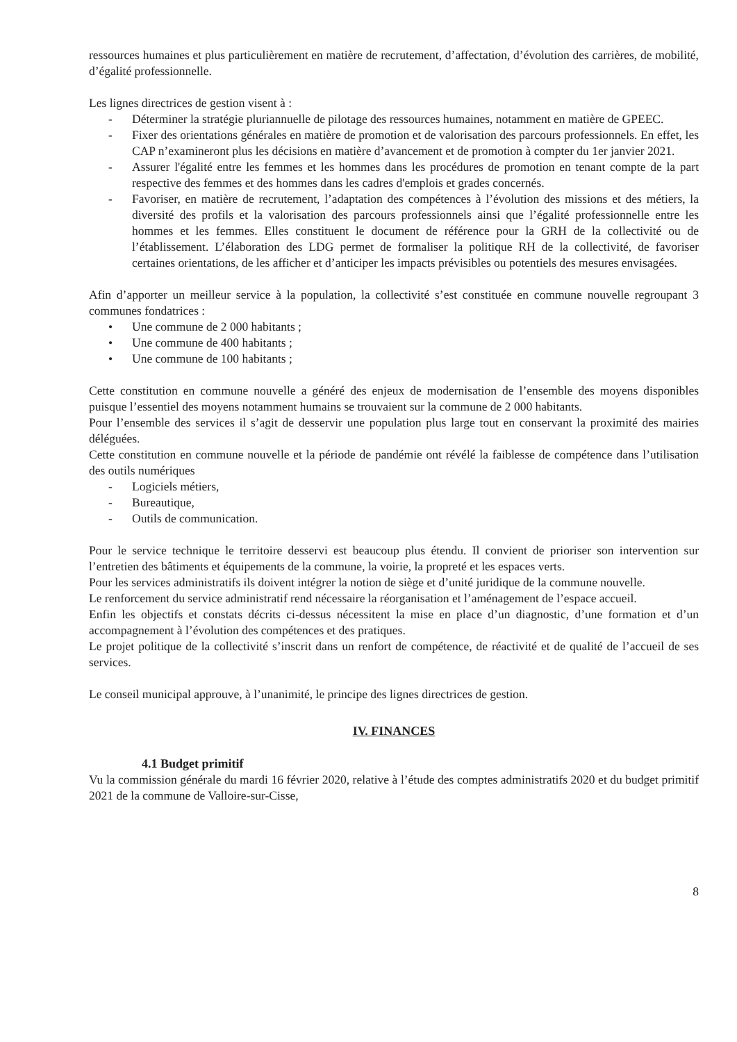ressources humaines et plus particulièrement en matière de recrutement, d’affectation, d’évolution des carrières, de mobilité, d’égalité professionnelle.
Les lignes directrices de gestion visent à :
- Déterminer la stratégie pluriannuelle de pilotage des ressources humaines, notamment en matière de GPEEC.
- Fixer des orientations générales en matière de promotion et de valorisation des parcours professionnels. En effet, les CAP n’examineront plus les décisions en matière d’avancement et de promotion à compter du 1er janvier 2021.
- Assurer l'égalité entre les femmes et les hommes dans les procédures de promotion en tenant compte de la part respective des femmes et des hommes dans les cadres d'emplois et grades concernés.
- Favoriser, en matière de recrutement, l’adaptation des compétences à l’évolution des missions et des métiers, la diversité des profils et la valorisation des parcours professionnels ainsi que l’égalité professionnelle entre les hommes et les femmes. Elles constituent le document de référence pour la GRH de la collectivité ou de l’établissement. L’élaboration des LDG permet de formaliser la politique RH de la collectivité, de favoriser certaines orientations, de les afficher et d’anticiper les impacts prévisibles ou potentiels des mesures envisagées.
Afin d’apporter un meilleur service à la population, la collectivité s’est constituée en commune nouvelle regroupant 3 communes fondatrices :
• Une commune de 2 000 habitants ;
• Une commune de 400 habitants ;
• Une commune de 100 habitants ;
Cette constitution en commune nouvelle a généré des enjeux de modernisation de l’ensemble des moyens disponibles puisque l’essentiel des moyens notamment humains se trouvaient sur la commune de 2 000 habitants.
Pour l’ensemble des services il s’agit de desservir une population plus large tout en conservant la proximité des mairies déléguées.
Cette constitution en commune nouvelle et la période de pandémie ont révélé la faiblesse de compétence dans l’utilisation des outils numériques
- Logiciels métiers,
- Bureautique,
- Outils de communication.
Pour le service technique le territoire desservi est beaucoup plus étendu. Il convient de prioriser son intervention sur l’entretien des bâtiments et équipements de la commune, la voirie, la propreté et les espaces verts.
Pour les services administratifs ils doivent intégrer la notion de siège et d’unité juridique de la commune nouvelle.
Le renforcement du service administratif rend nécessaire la réorganisation et l’aménagement de l’espace accueil.
Enfin les objectifs et constats décrits ci-dessus nécessitent la mise en place d’un diagnostic, d’une formation et d’un accompagnement à l’évolution des compétences et des pratiques.
Le projet politique de la collectivité s’inscrit dans un renfort de compétence, de réactivité et de qualité de l’accueil de ses services.
Le conseil municipal approuve, à l’unanimité, le principe des lignes directrices de gestion.
IV. FINANCES
4.1 Budget primitif
Vu la commission générale du mardi 16 février 2020, relative à l’étude des comptes administratifs 2020 et du budget primitif 2021 de la commune de Valloire-sur-Cisse,
8